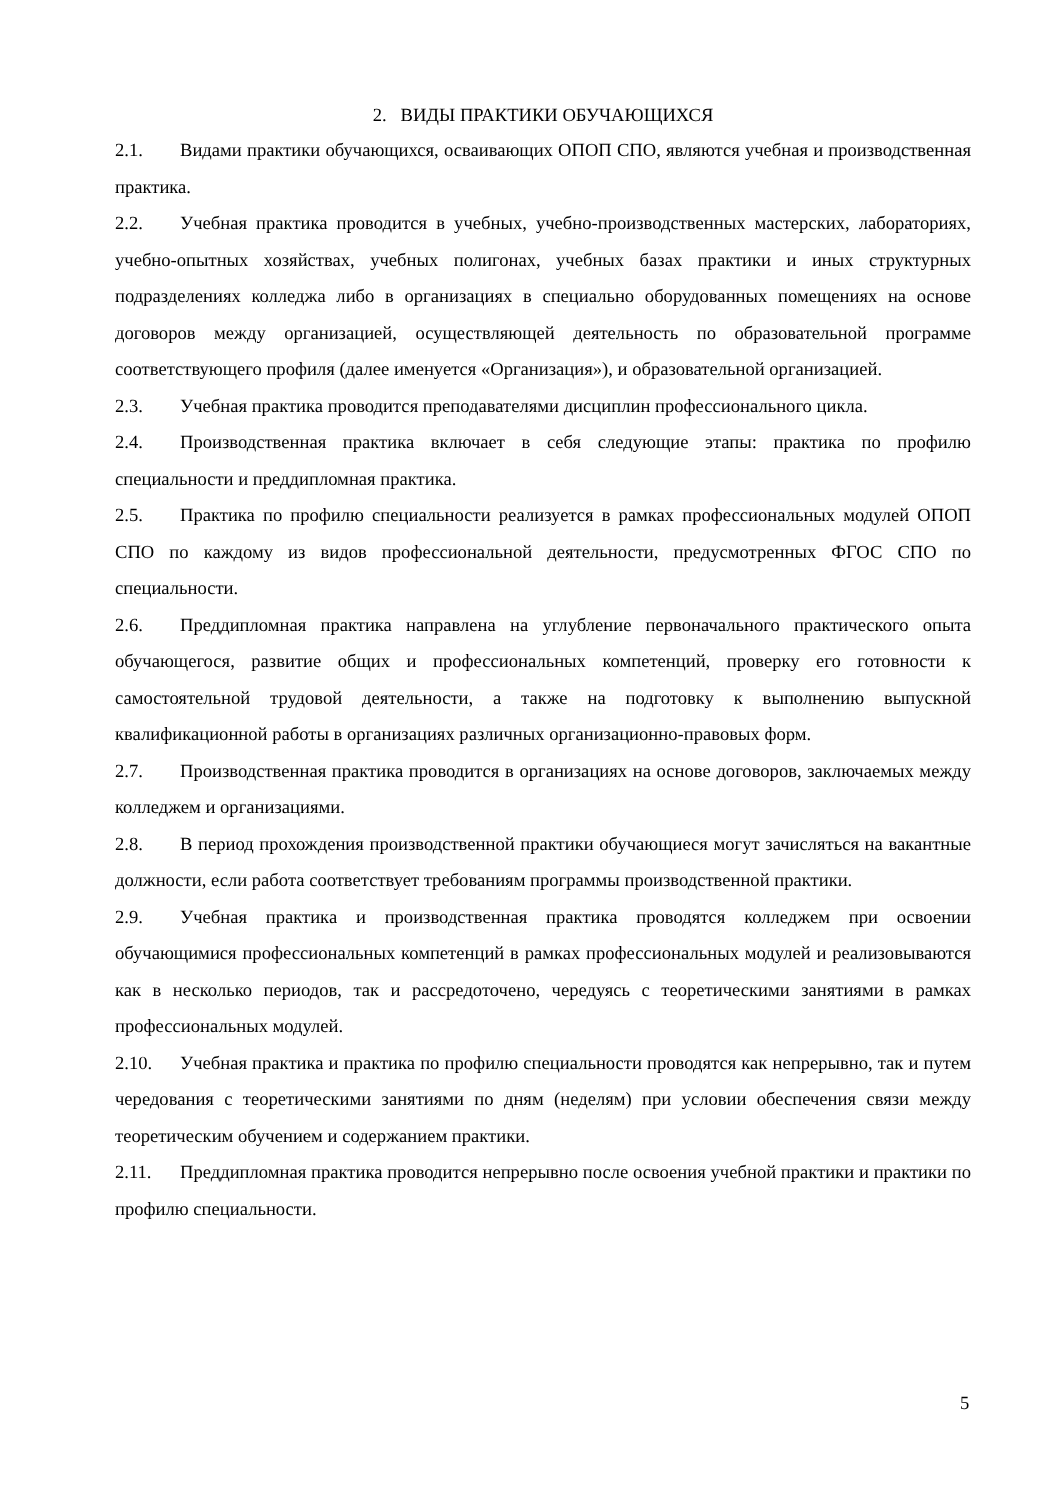2. ВИДЫ ПРАКТИКИ ОБУЧАЮЩИХСЯ
2.1. Видами практики обучающихся, осваивающих ОПОП СПО, являются учебная и производственная практика.
2.2. Учебная практика проводится в учебных, учебно-производственных мастерских, лабораториях, учебно-опытных хозяйствах, учебных полигонах, учебных базах практики и иных структурных подразделениях колледжа либо в организациях в специально оборудованных помещениях на основе договоров между организацией, осуществляющей деятельность по образовательной программе соответствующего профиля (далее именуется «Организация»), и образовательной организацией.
2.3. Учебная практика проводится преподавателями дисциплин профессионального цикла.
2.4. Производственная практика включает в себя следующие этапы: практика по профилю специальности и преддипломная практика.
2.5. Практика по профилю специальности реализуется в рамках профессиональных модулей ОПОП СПО по каждому из видов профессиональной деятельности, предусмотренных ФГОС СПО по специальности.
2.6. Преддипломная практика направлена на углубление первоначального практического опыта обучающегося, развитие общих и профессиональных компетенций, проверку его готовности к самостоятельной трудовой деятельности, а также на подготовку к выполнению выпускной квалификационной работы в организациях различных организационно-правовых форм.
2.7. Производственная практика проводится в организациях на основе договоров, заключаемых между колледжем и организациями.
2.8. В период прохождения производственной практики обучающиеся могут зачисляться на вакантные должности, если работа соответствует требованиям программы производственной практики.
2.9. Учебная практика и производственная практика проводятся колледжем при освоении обучающимися профессиональных компетенций в рамках профессиональных модулей и реализовываются как в несколько периодов, так и рассредоточено, чередуясь с теоретическими занятиями в рамках профессиональных модулей.
2.10. Учебная практика и практика по профилю специальности проводятся как непрерывно, так и путем чередования с теоретическими занятиями по дням (неделям) при условии обеспечения связи между теоретическим обучением и содержанием практики.
2.11. Преддипломная практика проводится непрерывно после освоения учебной практики и практики по профилю специальности.
5